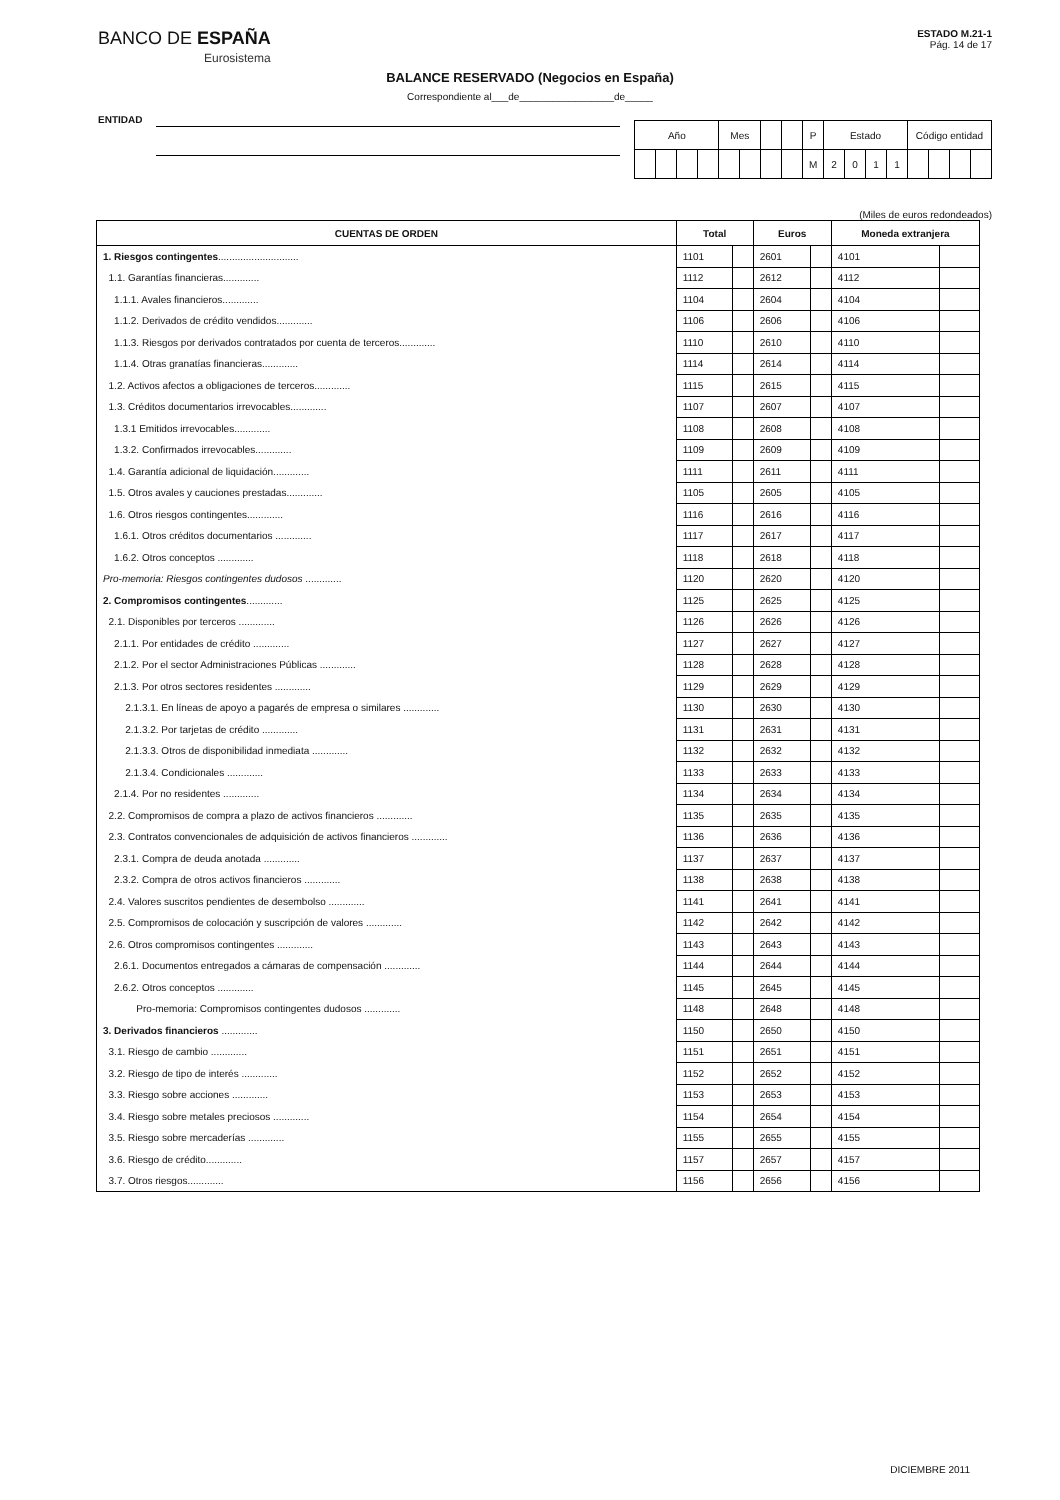BANCO DE ESPAÑA
Eurosistema
ESTADO M.21-1
Pág. 14 de 17
BALANCE RESERVADO (Negocios en España)
Correspondiente al___de_________________de_____
ENTIDAD
| Año | | | | Mes | | | | P | Estado | | | | Código entidad | | | |
| | | | | | | | | M | 2 | 0 | 1 | 1 | | | | |
(Miles de euros redondeados)
| CUENTAS DE ORDEN | Total | | Euros | | Moneda extranjera | |
| --- | --- | --- | --- | --- | --- | --- |
| 1. Riesgos contingentes ............................. | 1101 | | 2601 | | 4101 | |
| 1.1. Garantías financieras............. | 1112 | | 2612 | | 4112 | |
| 1.1.1. Avales financieros............. | 1104 | | 2604 | | 4104 | |
| 1.1.2. Derivados de crédito vendidos............. | 1106 | | 2606 | | 4106 | |
| 1.1.3. Riesgos por derivados contratados por cuenta de terceros............. | 1110 | | 2610 | | 4110 | |
| 1.1.4. Otras granatías financieras............. | 1114 | | 2614 | | 4114 | |
| 1.2. Activos afectos a obligaciones de terceros............. | 1115 | | 2615 | | 4115 | |
| 1.3. Créditos documentarios irrevocables............. | 1107 | | 2607 | | 4107 | |
| 1.3.1 Emitidos irrevocables............. | 1108 | | 2608 | | 4108 | |
| 1.3.2. Confirmados irrevocables............. | 1109 | | 2609 | | 4109 | |
| 1.4. Garantía adicional de liquidación............. | 1111 | | 2611 | | 4111 | |
| 1.5. Otros avales y cauciones prestadas............. | 1105 | | 2605 | | 4105 | |
| 1.6. Otros riesgos contingentes............. | 1116 | | 2616 | | 4116 | |
| 1.6.1. Otros créditos documentarios ............. | 1117 | | 2617 | | 4117 | |
| 1.6.2. Otros conceptos ............. | 1118 | | 2618 | | 4118 | |
| Pro-memoria: Riesgos contingentes dudosos ............. | 1120 | | 2620 | | 4120 | |
| 2. Compromisos contingentes ............. | 1125 | | 2625 | | 4125 | |
| 2.1. Disponibles por terceros ............. | 1126 | | 2626 | | 4126 | |
| 2.1.1. Por entidades de crédito ............. | 1127 | | 2627 | | 4127 | |
| 2.1.2. Por el sector Administraciones Públicas ............. | 1128 | | 2628 | | 4128 | |
| 2.1.3. Por otros sectores residentes ............. | 1129 | | 2629 | | 4129 | |
| 2.1.3.1. En líneas de apoyo a pagarés de empresa o similares ............. | 1130 | | 2630 | | 4130 | |
| 2.1.3.2. Por tarjetas de crédito ............. | 1131 | | 2631 | | 4131 | |
| 2.1.3.3. Otros de disponibilidad inmediata ............. | 1132 | | 2632 | | 4132 | |
| 2.1.3.4. Condicionales ............. | 1133 | | 2633 | | 4133 | |
| 2.1.4. Por no residentes ............. | 1134 | | 2634 | | 4134 | |
| 2.2. Compromisos de compra a plazo de activos financieros ............. | 1135 | | 2635 | | 4135 | |
| 2.3. Contratos convencionales de adquisición de activos financieros ............. | 1136 | | 2636 | | 4136 | |
| 2.3.1. Compra de deuda anotada ............. | 1137 | | 2637 | | 4137 | |
| 2.3.2. Compra de otros activos financieros ............. | 1138 | | 2638 | | 4138 | |
| 2.4. Valores suscritos pendientes de desembolso ............. | 1141 | | 2641 | | 4141 | |
| 2.5. Compromisos de colocación y suscripción de valores ............. | 1142 | | 2642 | | 4142 | |
| 2.6. Otros compromisos contingentes ............. | 1143 | | 2643 | | 4143 | |
| 2.6.1. Documentos entregados a cámaras de compensación ............. | 1144 | | 2644 | | 4144 | |
| 2.6.2. Otros conceptos ............. | 1145 | | 2645 | | 4145 | |
| Pro-memoria: Compromisos contingentes dudosos ............. | 1148 | | 2648 | | 4148 | |
| 3. Derivados financieros ............. | 1150 | | 2650 | | 4150 | |
| 3.1. Riesgo de cambio ............. | 1151 | | 2651 | | 4151 | |
| 3.2. Riesgo de tipo de interés ............. | 1152 | | 2652 | | 4152 | |
| 3.3. Riesgo sobre acciones ............. | 1153 | | 2653 | | 4153 | |
| 3.4. Riesgo sobre metales preciosos ............. | 1154 | | 2654 | | 4154 | |
| 3.5. Riesgo sobre mercaderías ............. | 1155 | | 2655 | | 4155 | |
| 3.6. Riesgo de crédito............. | 1157 | | 2657 | | 4157 | |
| 3.7. Otros riesgos............. | 1156 | | 2656 | | 4156 | |
DICIEMBRE 2011